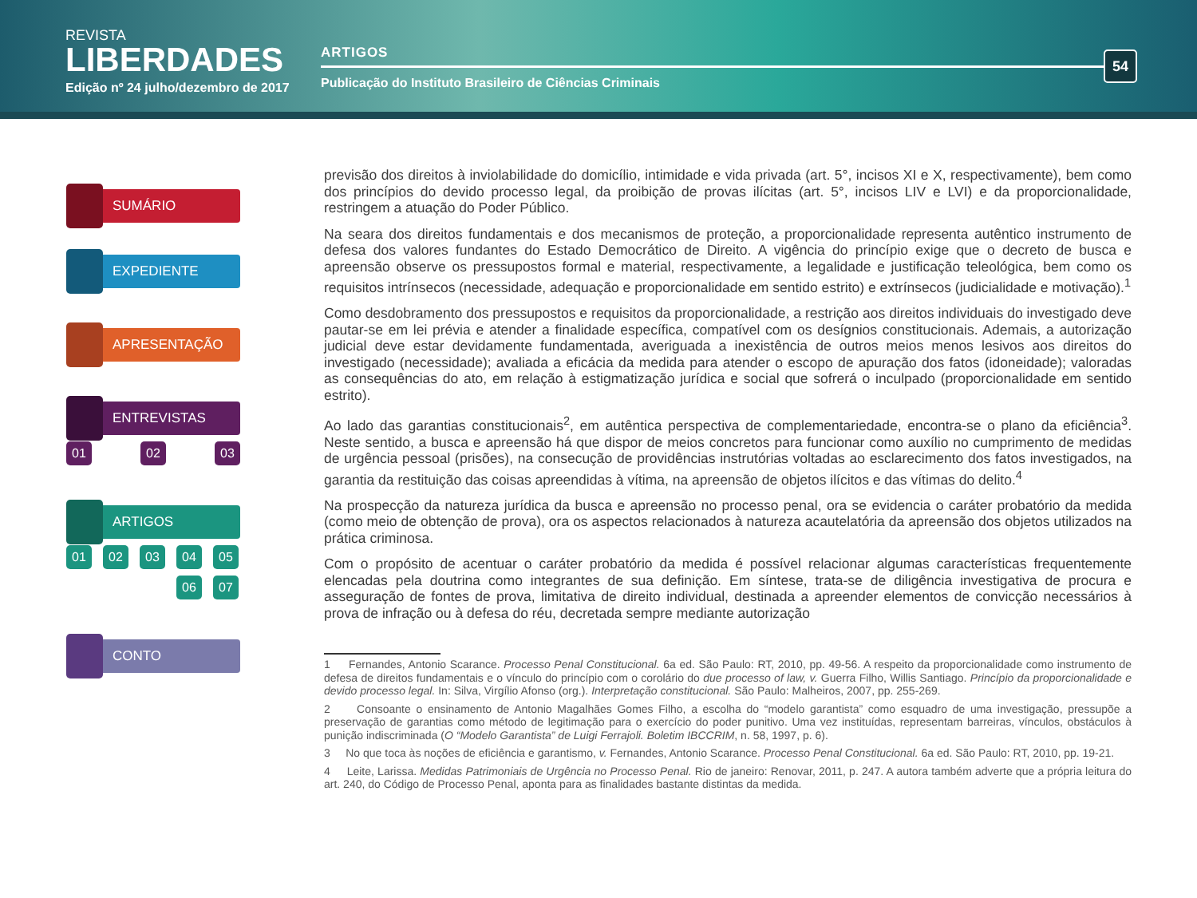REVISTA
LIBERDADES
Edição nº 24 julho/dezembro de 2017
ARTIGOS
Publicação do Instituto Brasileiro de Ciências Criminais
54
SUMÁRIO
EXPEDIENTE
APRESENTAÇÃO
ENTREVISTAS
01 02 03
ARTIGOS
01 02 03 04 05 06 07
CONTO
previsão dos direitos à inviolabilidade do domicílio, intimidade e vida privada (art. 5°, incisos XI e X, respectivamente), bem como dos princípios do devido processo legal, da proibição de provas ilícitas (art. 5°, incisos LIV e LVI) e da proporcionalidade, restringem a atuação do Poder Público.
Na seara dos direitos fundamentais e dos mecanismos de proteção, a proporcionalidade representa autêntico instrumento de defesa dos valores fundantes do Estado Democrático de Direito. A vigência do princípio exige que o decreto de busca e apreensão observe os pressupostos formal e material, respectivamente, a legalidade e justificação teleológica, bem como os requisitos intrínsecos (necessidade, adequação e proporcionalidade em sentido estrito) e extrínsecos (judicialidade e motivação).<sup>1</sup>
Como desdobramento dos pressupostos e requisitos da proporcionalidade, a restrição aos direitos individuais do investigado deve pautar-se em lei prévia e atender a finalidade específica, compatível com os desígnios constitucionais. Ademais, a autorização judicial deve estar devidamente fundamentada, averiguada a inexistência de outros meios menos lesivos aos direitos do investigado (necessidade); avaliada a eficácia da medida para atender o escopo de apuração dos fatos (idoneidade); valoradas as consequências do ato, em relação à estigmatização jurídica e social que sofrerá o inculpado (proporcionalidade em sentido estrito).
Ao lado das garantias constitucionais<sup>2</sup>, em autêntica perspectiva de complementariedade, encontra-se o plano da eficiência<sup>3</sup>. Neste sentido, a busca e apreensão há que dispor de meios concretos para funcionar como auxílio no cumprimento de medidas de urgência pessoal (prisões), na consecução de providências instrutórias voltadas ao esclarecimento dos fatos investigados, na garantia da restituição das coisas apreendidas à vítima, na apreensão de objetos ilícitos e das vítimas do delito.<sup>4</sup>
Na prospecção da natureza jurídica da busca e apreensão no processo penal, ora se evidencia o caráter probatório da medida (como meio de obtenção de prova), ora os aspectos relacionados à natureza acautelatória da apreensão dos objetos utilizados na prática criminosa.
Com o propósito de acentuar o caráter probatório da medida é possível relacionar algumas características frequentemente elencadas pela doutrina como integrantes de sua definição. Em síntese, trata-se de diligência investigativa de procura e asseguração de fontes de prova, limitativa de direito individual, destinada a apreender elementos de convicção necessários à prova de infração ou à defesa do réu, decretada sempre mediante autorização
1 Fernandes, Antonio Scarance. Processo Penal Constitucional. 6a ed. São Paulo: RT, 2010, pp. 49-56. A respeito da proporcionalidade como instrumento de defesa de direitos fundamentais e o vínculo do princípio com o corolário do due processo of law, v. Guerra Filho, Willis Santiago. Princípio da proporcionalidade e devido processo legal. In: Silva, Virgílio Afonso (org.). Interpretação constitucional. São Paulo: Malheiros, 2007, pp. 255-269.
2 Consoante o ensinamento de Antonio Magalhães Gomes Filho, a escolha do “modelo garantista” como esquadro de uma investigação, pressupõe a preservação de garantias como método de legitimação para o exercício do poder punitivo. Uma vez instituídas, representam barreiras, vínculos, obstáculos à punição indiscriminada (O “Modelo Garantista” de Luigi Ferrajoli. Boletim IBCCRIM, n. 58, 1997, p. 6).
3 No que toca às noções de eficiência e garantismo, v. Fernandes, Antonio Scarance. Processo Penal Constitucional. 6a ed. São Paulo: RT, 2010, pp. 19-21.
4 Leite, Larissa. Medidas Patrimoniais de Urgência no Processo Penal. Rio de janeiro: Renovar, 2011, p. 247. A autora também adverte que a própria leitura do art. 240, do Código de Processo Penal, aponta para as finalidades bastante distintas da medida.